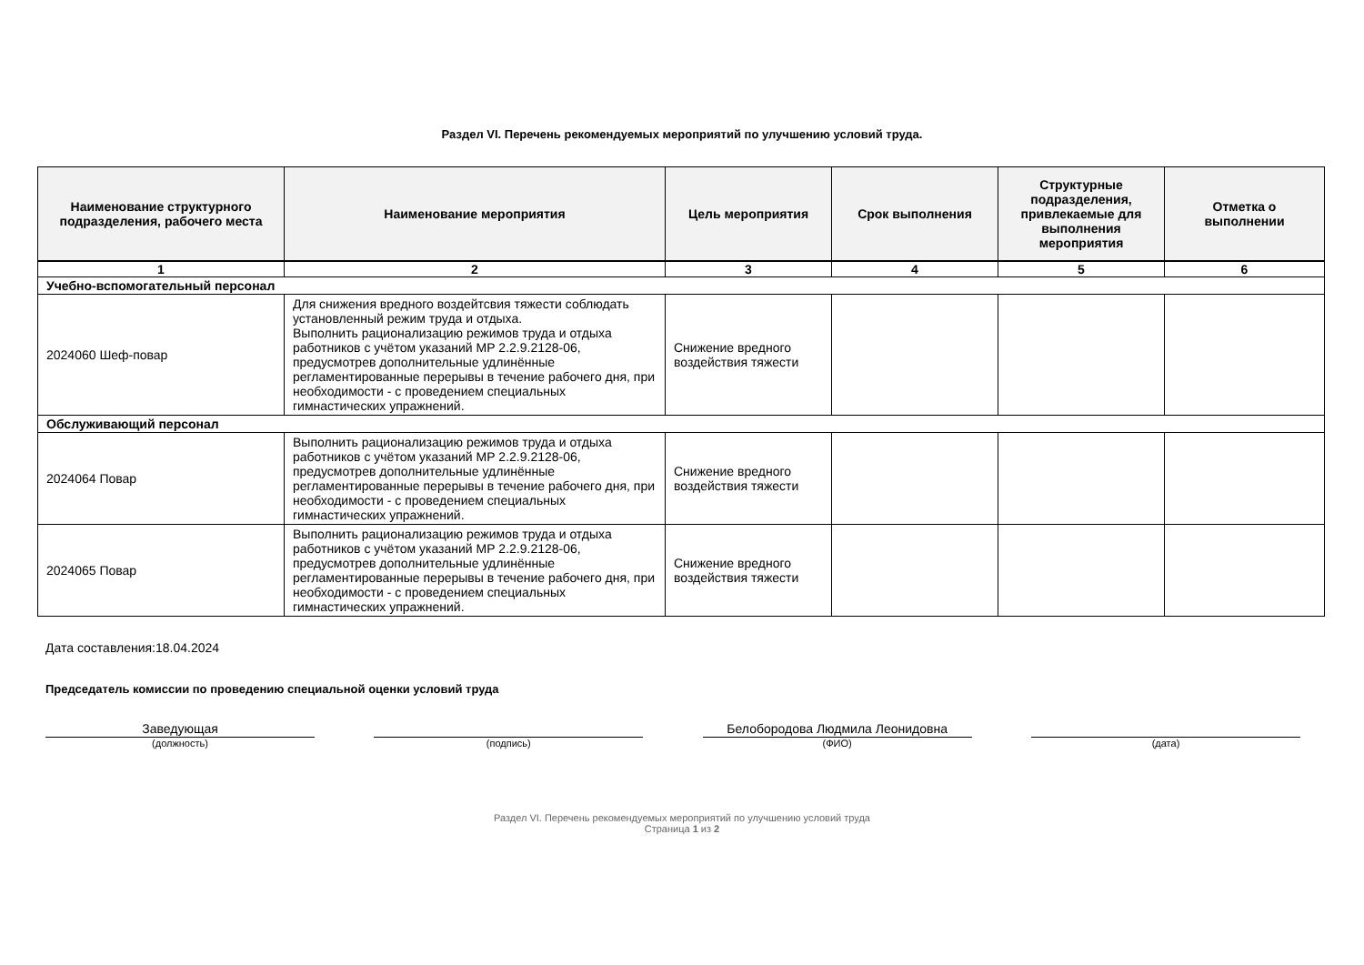Раздел VI. Перечень рекомендуемых мероприятий по улучшению условий труда.
| Наименование структурного подразделения, рабочего места | Наименование мероприятия | Цель мероприятия | Срок выполнения | Структурные подразделения, привлекаемые для выполнения мероприятия | Отметка о выполнении |
| --- | --- | --- | --- | --- | --- |
| 1 | 2 | 3 | 4 | 5 | 6 |
| Учебно-вспомогательный персонал | | | | | |
| 2024060 Шеф-повар | Для снижения вредного воздейтсвия тяжести соблюдать установленный режим труда и отдыха. Выполнить рационализацию режимов труда и отдыха работников с учётом указаний МР 2.2.9.2128-06, предусмотрев дополнительные удлинённые регламентированные перерывы в течение рабочего дня, при необходимости - с проведением специальных гимнастических упражнений. | Снижение вредного воздействия тяжести | | | |
| Обслуживающий персонал | | | | | |
| 2024064 Повар | Выполнить рационализацию режимов труда и отдыха работников с учётом указаний МР 2.2.9.2128-06, предусмотрев дополнительные удлинённые регламентированные перерывы в течение рабочего дня, при необходимости - с проведением специальных гимнастических упражнений. | Снижение вредного воздействия тяжести | | | |
| 2024065 Повар | Выполнить рационализацию режимов труда и отдыха работников с учётом указаний МР 2.2.9.2128-06, предусмотрев дополнительные удлинённые регламентированные перерывы в течение рабочего дня, при необходимости - с проведением специальных гимнастических упражнений. | Снижение вредного воздействия тяжести | | | |
Дата составления:18.04.2024
Председатель комиссии по проведению специальной оценки условий труда
Заведующая
(должность)
(подпись)
Белобородова Людмила Леонидовна
(ФИО)
(дата)
Раздел VI. Перечень рекомендуемых мероприятий по улучшению условий труда
Страница 1 из 2